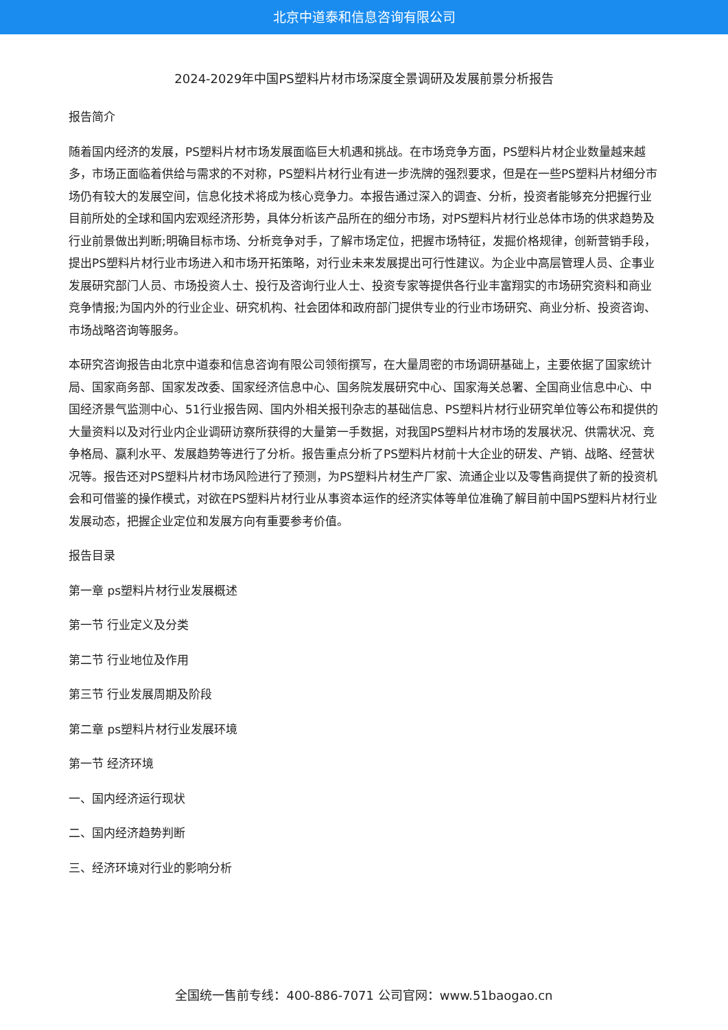北京中道泰和信息咨询有限公司
2024-2029年中国PS塑料片材市场深度全景调研及发展前景分析报告
报告简介
随着国内经济的发展，PS塑料片材市场发展面临巨大机遇和挑战。在市场竞争方面，PS塑料片材企业数量越来越多，市场正面临着供给与需求的不对称，PS塑料片材行业有进一步洗牌的强烈要求，但是在一些PS塑料片材细分市场仍有较大的发展空间，信息化技术将成为核心竞争力。本报告通过深入的调查、分析，投资者能够充分把握行业目前所处的全球和国内宏观经济形势，具体分析该产品所在的细分市场，对PS塑料片材行业总体市场的供求趋势及行业前景做出判断;明确目标市场、分析竞争对手，了解市场定位，把握市场特征，发掘价格规律，创新营销手段，提出PS塑料片材行业市场进入和市场开拓策略，对行业未来发展提出可行性建议。为企业中高层管理人员、企事业发展研究部门人员、市场投资人士、投行及咨询行业人士、投资专家等提供各行业丰富翔实的市场研究资料和商业竞争情报;为国内外的行业企业、研究机构、社会团体和政府部门提供专业的行业市场研究、商业分析、投资咨询、市场战略咨询等服务。
本研究咨询报告由北京中道泰和信息咨询有限公司领衔撰写，在大量周密的市场调研基础上，主要依据了国家统计局、国家商务部、国家发改委、国家经济信息中心、国务院发展研究中心、国家海关总署、全国商业信息中心、中国经济景气监测中心、51行业报告网、国内外相关报刊杂志的基础信息、PS塑料片材行业研究单位等公布和提供的大量资料以及对行业内企业调研访察所获得的大量第一手数据，对我国PS塑料片材市场的发展状况、供需状况、竞争格局、赢利水平、发展趋势等进行了分析。报告重点分析了PS塑料片材前十大企业的研发、产销、战略、经营状况等。报告还对PS塑料片材市场风险进行了预测，为PS塑料片材生产厂家、流通企业以及零售商提供了新的投资机会和可借鉴的操作模式，对欲在PS塑料片材行业从事资本运作的经济实体等单位准确了解目前中国PS塑料片材行业发展动态，把握企业定位和发展方向有重要参考价值。
报告目录
第一章 ps塑料片材行业发展概述
第一节 行业定义及分类
第二节 行业地位及作用
第三节 行业发展周期及阶段
第二章 ps塑料片材行业发展环境
第一节 经济环境
一、国内经济运行现状
二、国内经济趋势判断
三、经济环境对行业的影响分析
全国统一售前专线：400-886-7071 公司官网：www.51baogao.cn